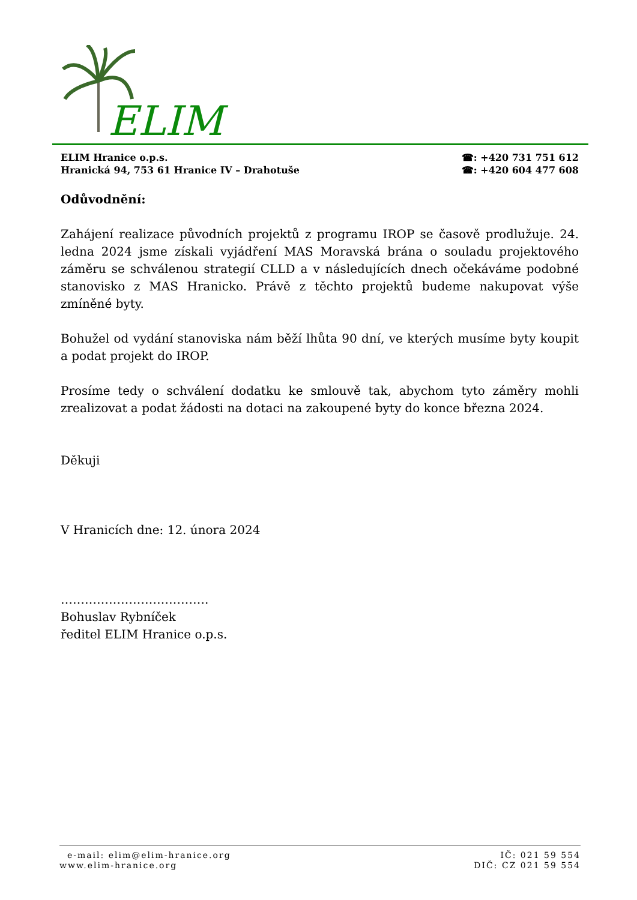ELIM
ELIM Hranice o.p.s.
Hranická 94, 753 61 Hranice IV – Drahotuše
☎: +420 731 751 612
☎: +420 604 477 608
Odůvodnění:
Zahájení realizace původních projektů z programu IROP se časově prodlužuje. 24. ledna 2024 jsme získali vyjádření MAS Moravská brána o souladu projektového záměru se schválenou strategií CLLD a v následujících dnech očekáváme podobné stanovisko z MAS Hranicko. Právě z těchto projektů budeme nakupovat výše zmíněné byty.
Bohužel od vydání stanoviska nám běží lhůta 90 dní, ve kterých musíme byty koupit a podat projekt do IROP.
Prosíme tedy o schválení dodatku ke smlouvě tak, abychom tyto záměry mohli zrealizovat a podat žádosti na dotaci na zakoupené byty do konce března 2024.
Děkuji
V Hranicích dne: 12. února 2024
……………………………….
Bohuslav Rybníček
ředitel ELIM Hranice o.p.s.
e-mail: elim@elim-hranice.org
www.elim-hranice.org
IČ: 021 59 554
DIČ: CZ 021 59 554